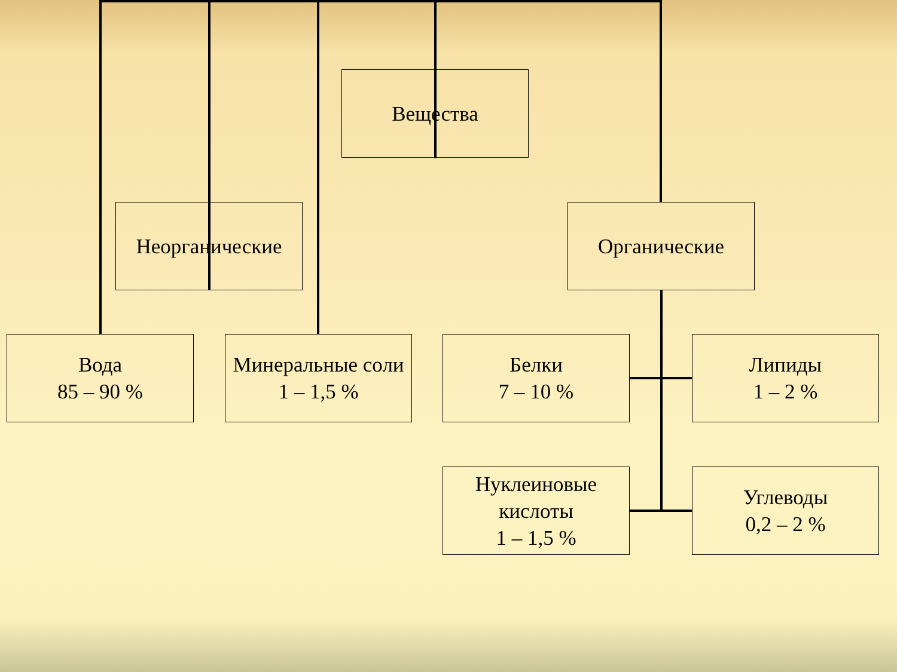Вещества
Неорганические Органические
Вода
85 – 90 %
Минеральные соли
1 – 1,5 %
Белки
7 – 10 %
Липиды
1 – 2 %
Нуклеиновые
кислоты
1 – 1,5 %
Углеводы
0,2 – 2 %